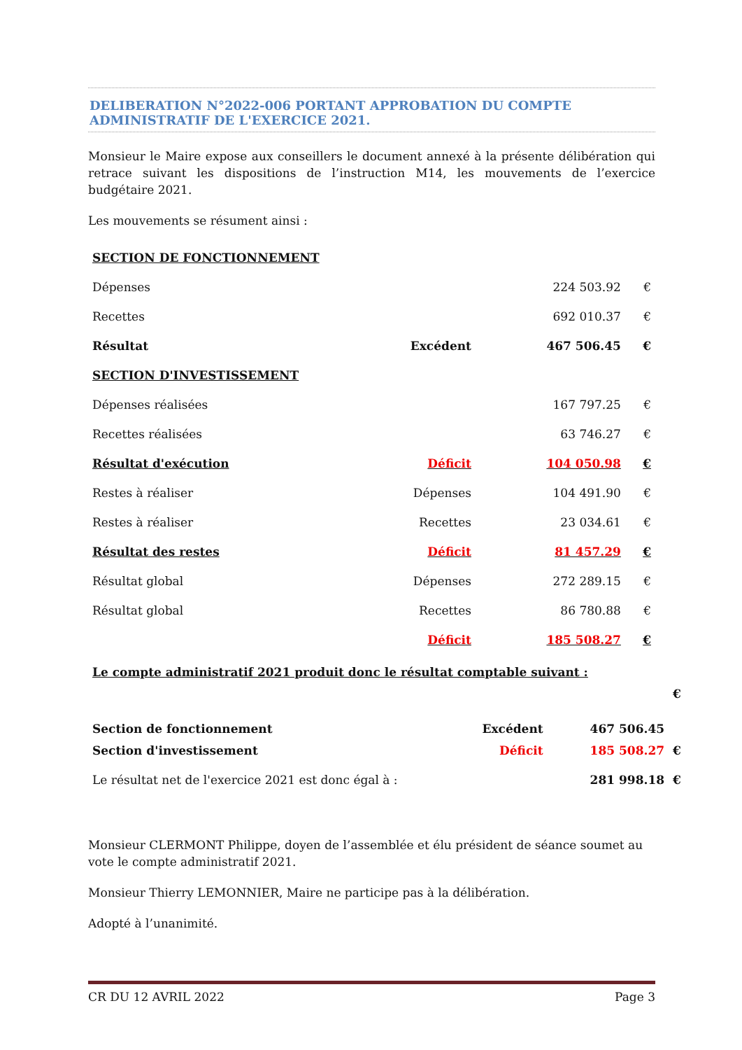DELIBERATION N°2022-006 PORTANT APPROBATION DU COMPTE ADMINISTRATIF DE L'EXERCICE 2021.
Monsieur le Maire expose aux conseillers le document annexé à la présente délibération qui retrace suivant les dispositions de l’instruction M14, les mouvements de l’exercice budgétaire 2021.
Les mouvements se résument ainsi :
| SECTION DE FONCTIONNEMENT | | | |
| Dépenses | | 224 503.92 | € |
| Recettes | | 692 010.37 | € |
| Résultat | Excédent | 467 506.45 | € |
| SECTION D'INVESTISSEMENT | | | |
| Dépenses réalisées | | 167 797.25 | € |
| Recettes réalisées | | 63 746.27 | € |
| Résultat d'exécution | Déficit | 104 050.98 | € |
| Restes à réaliser | Dépenses | 104 491.90 | € |
| Restes à réaliser | Recettes | 23 034.61 | € |
| Résultat des restes | Déficit | 81 457.29 | € |
| Résultat global | Dépenses | 272 289.15 | € |
| Résultat global | Recettes | 86 780.88 | € |
| | Déficit | 185 508.27 | € |
| Le compte administratif 2021 produit donc le résultat comptable suivant : | | | |
| Section de fonctionnement | Excédent | 467 506.45 | € |
| Section d'investissement | Déficit | 185 508.27 | € |
| Le résultat net de l'exercice 2021 est donc égal à : | | 281 998.18 | € |
Monsieur CLERMONT Philippe, doyen de l’assemblée et élu président de séance soumet au vote le compte administratif 2021.
Monsieur Thierry LEMONNIER, Maire ne participe pas à la délibération.
Adopté à l’unanimité.
CR DU 12 AVRIL 2022 Page 3